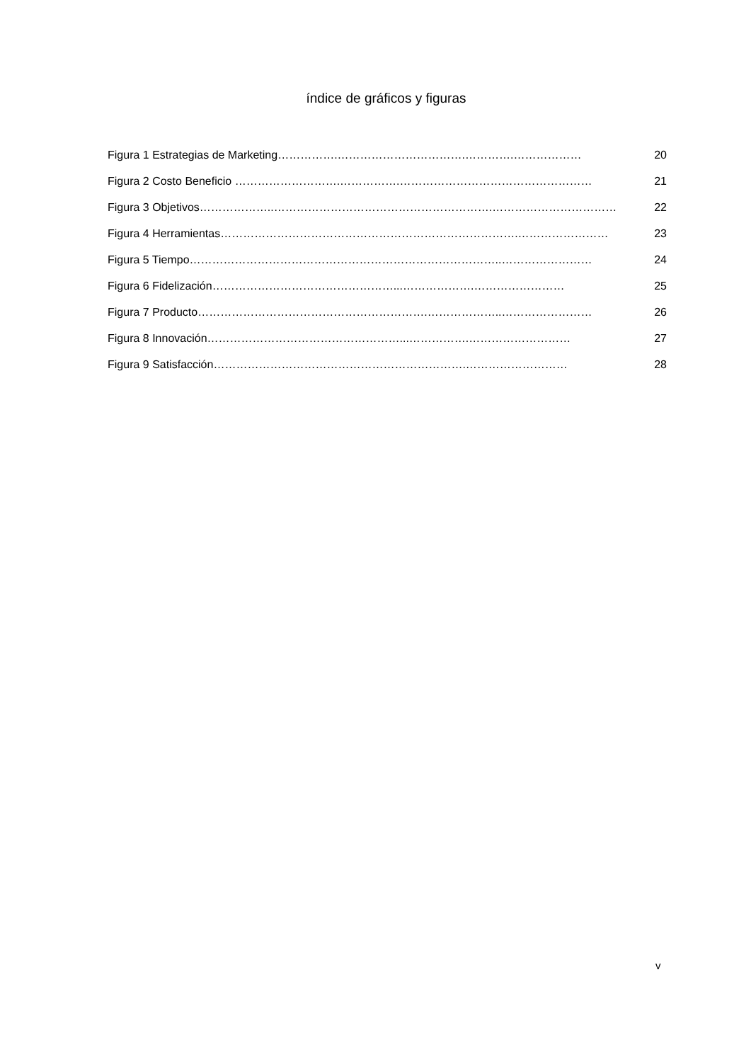índice de gráficos y figuras
Figura 1 Estrategias de Marketing …………….…………………………….………….……………… 20
Figura 2 Costo Beneficio … …………………….…………….…………………………………………… 21
Figura 3 Objetivos ………………..………………………………………………….…………………………… 22
Figura 4 Herramientas …………………………………………………………………….…………………… 23
Figura 5 Tiempo ………………………………………………………………………..…………………… 24
Figura 6 Fidelización …………………………………………...……………….…………………… 25
Figura 7 Producto …………………………………………………….………………..…………………… 26
Figura 8 Innovación ……………………………………………...…………….……………………… 27
Figura 9 Satisfacción ………………………………………………………….……………………… 28
v